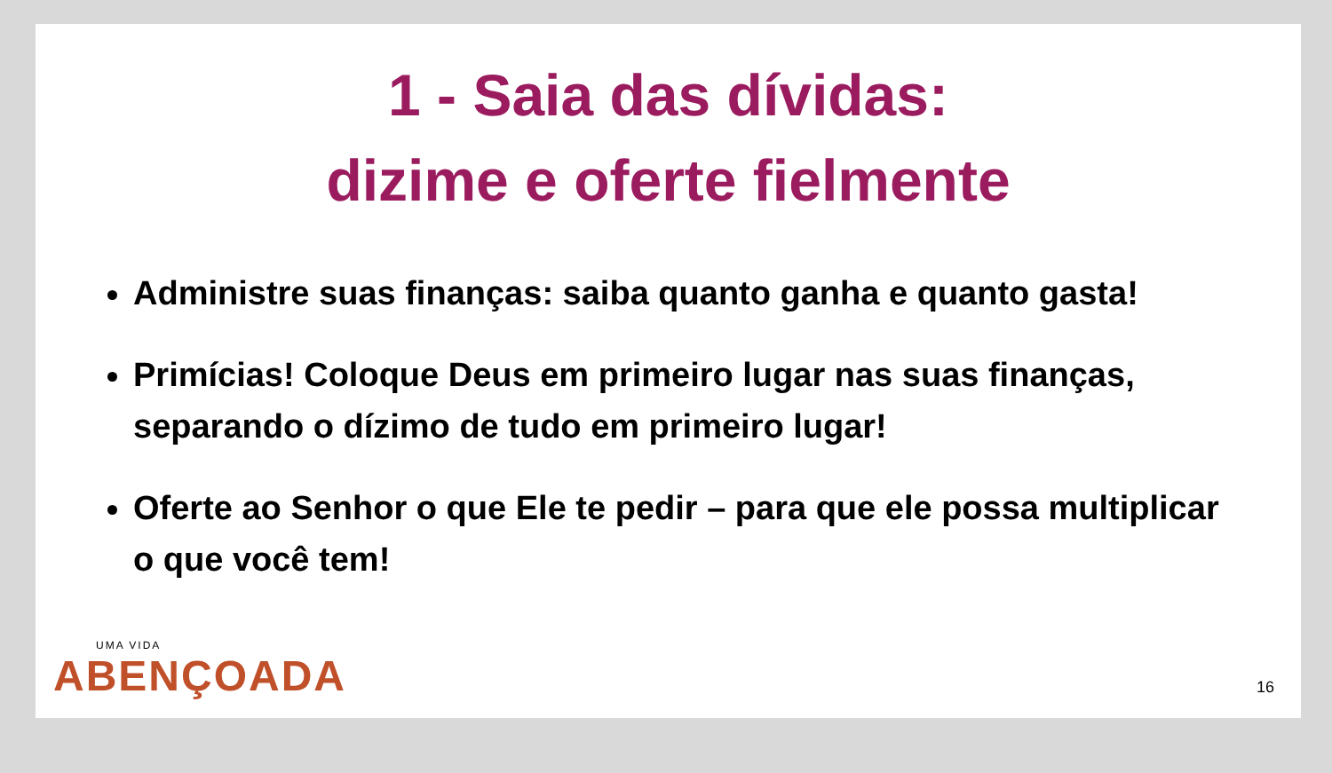1 - Saia das dívidas:
dizime e oferte fielmente
Administre suas finanças: saiba quanto ganha e quanto gasta!
Primícias! Coloque Deus em primeiro lugar nas suas finanças, separando o dízimo de tudo em primeiro lugar!
Oferte ao Senhor o que Ele te pedir – para que ele possa multiplicar o que você tem!
UMA VIDA
ABENÇOADA
16